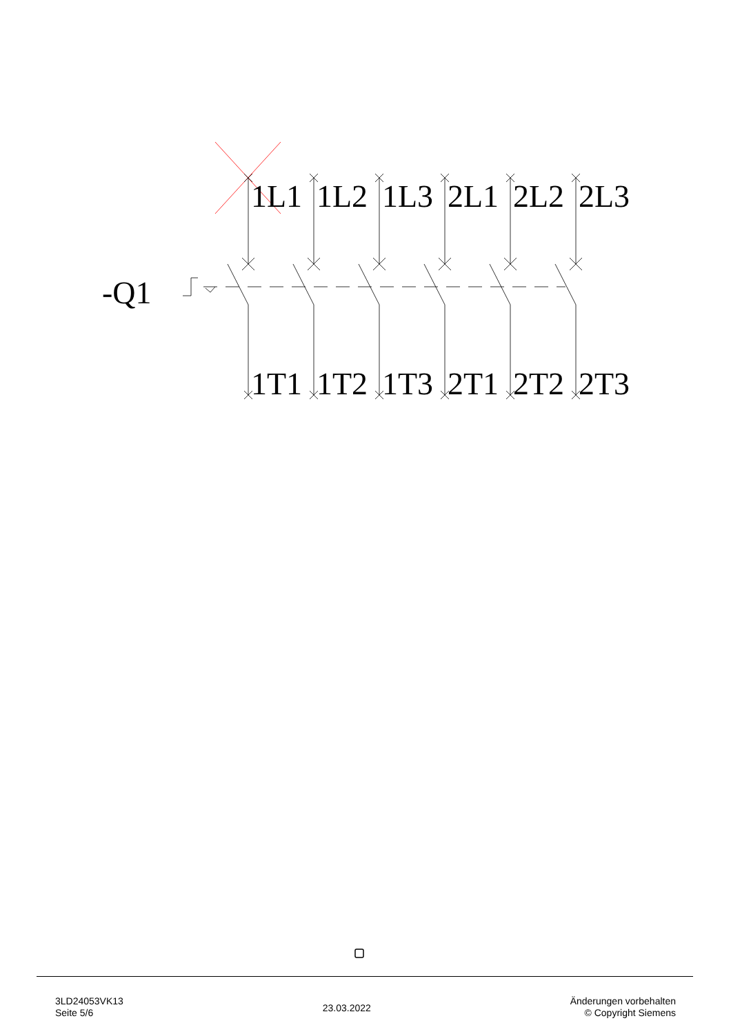1L1
1L2
1L3
2L1
2L2
2L3
1T1
1T2
1T3
2T1
2T2
2T3
-Q1
3LD24053VK13
Seite 5/6
23.03.2022
Änderungen vorbehalten
© Copyright Siemens